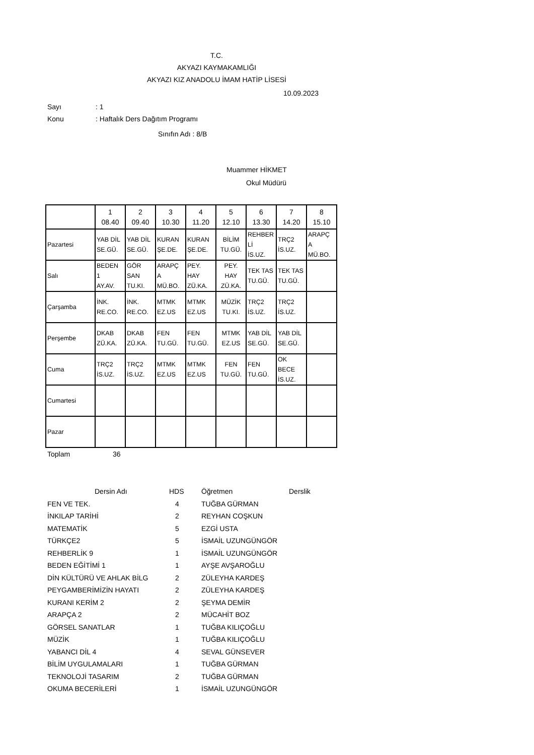T.C.
AKYAZI KAYMAKAMLIĞI
AKYAZI KIZ ANADOLU İMAM HATİP LİSESİ
10.09.2023
Sayı: 1
Konu: Haftalık Ders Dağıtım Programı
Sınıfın Adı : 8/B
Muammer HİKMET
Okul Müdürü
| | 1 08.40 | 2 09.40 | 3 10.30 | 4 11.20 | 5 12.10 | 6 13.30 | 7 14.20 | 8 15.10 |
| Pazartesi | YAB DİL SE.GÜ. | YAB DİL SE.GÜ. | KURAN ŞE.DE. | KURAN ŞE.DE. | BİLİM TU.GÜ. | REHBER Lİ İS.UZ. | TRÇ2 İS.UZ. | ARAPÇ A MÜ.BO. |
| Salı | BEDEN 1 AY.AV. | GÖR SAN TU.KI. | ARAPÇ A MÜ.BO. | PEY. HAY ZÜ.KA. | PEY. HAY ZÜ.KA. | TEK TAS TU.GÜ. | TEK TAS TU.GÜ. | |
| Çarşamba | İNK. RE.CO. | İNK. RE.CO. | MTMK EZ.US | MTMK EZ.US | MÜZİK TU.KI. | TRÇ2 İS.UZ. | TRÇ2 İS.UZ. | |
| Perşembe | DKAB ZÜ.KA. | DKAB ZÜ.KA. | FEN TU.GÜ. | FEN TU.GÜ. | MTMK EZ.US | YAB DİL SE.GÜ. | YAB DİL SE.GÜ. | |
| Cuma | TRÇ2 İS.UZ. | TRÇ2 İS.UZ. | MTMK EZ.US | MTMK EZ.US | FEN TU.GÜ. | FEN TU.GÜ. | OK BECE İS.UZ. | |
| Cumartesi | | | | | | | | |
| Pazar | | | | | | | | |
Toplam 36
| Dersin Adı | HDS | Öğretmen | Derslik |
| FEN VE TEK. 4 | | TUĞBA GÜRMAN | |
| İNKILAP TARİHİ 2 | | REYHAN COŞKUN | |
| MATEMATİK 5 | | EZGİ USTA | |
| TÜRKÇE2 5 | | İSMAİL UZUNGÜNGÖR | |
| REHBERLİK 9 1 | | İSMAİL UZUNGÜNGÖR | |
| BEDEN EĞİTİMİ 1 1 | | AYŞE AVŞAROĞLU | |
| DİN KÜLTÜRÜ VE AHLAK BİLG 2 | | ZÜLEYHA KARDEŞ | |
| PEYGAMBERİMİZİN HAYATI 2 | | ZÜLEYHA KARDEŞ | |
| KURANI KERİM 2 2 | | ŞEYMA DEMİR | |
| ARAPÇA 2 2 | | MÜCAHİT BOZ | |
| GÖRSEL SANATLAR 1 | | TUĞBA KILIÇOĞLU | |
| MÜZİK 1 | | TUĞBA KILIÇOĞLU | |
| YABANCI DİL 4 4 | | SEVAL GÜNSEVER | |
| BİLİM UYGULAMALARI 1 | | TUĞBA GÜRMAN | |
| TEKNOLOJİ TASARIM 2 | | TUĞBA GÜRMAN | |
| OKUMA BECERİLERİ 1 | | İSMAİL UZUNGÜNGÖR | |